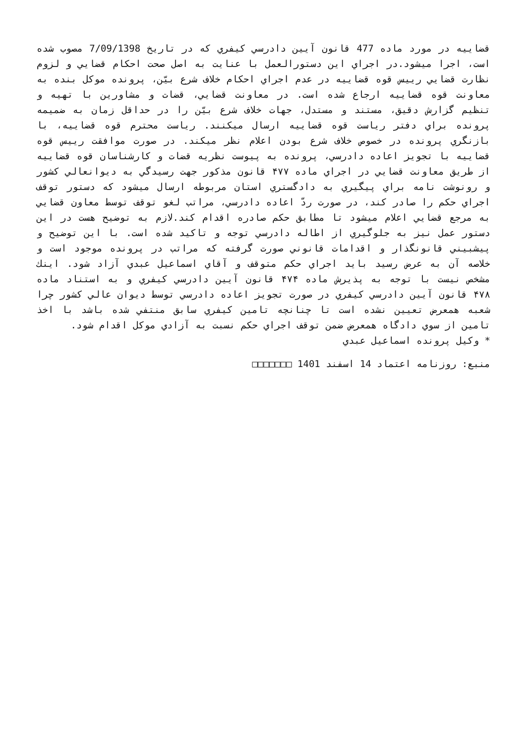قضاييه در مورد ماده 477 قانون آيين دادرسي کيفري که در تاريخ 7/09/1398 مصوب شده است، اجرا ميشود.در اجراي اين دستورالعمل با عنايت به اصل صحت احکام قضايي و لزوم نظارت قضايي رييس قوه قضاييه در عدم اجراي احکام خلاف شرع بيّن، پرونده موکل بنده به معاونت قوه قضاييه ارجاع شده است. در معاونت قضايي، قضات و مشاورين با تهيه و تنظيم گزارش دقيق، مستند و مستدل، جهات خلاف شرع بيّن را در حداقل زمان به ضميمه پرونده براي دفتر رياست قوه قضاييه ارسال ميکنند. رياست محترم قوه قضاييه، با بازنگري پرونده در خصوص خلاف شرع بودن اعلام نظر ميکند. در صورت موافقت رييس قوه قضاييه با تجويز اعاده دادرسي، پرونده به پيوست نظريه قضات و کارشناسان قوه قضاييه از طريق معاونت قضايي در اجراي ماده ۴۷۷ قانون مذکور جهت رسيدگي به ديوانعالي کشور و رونوشت نامه براي پيگيري به دادگستري استان مربوطه ارسال ميشود که دستور توقف اجراي حکم را صادر کند، در صورت ردّ اعاده دادرسي، مراتب لغو توقف توسط معاون قضايي به مرجع قضايي اعلام ميشود تا مطابق حکم صادره اقدام کند.لازم به توضيح هست در اين دستور عمل نيز به جلوگيري از اطاله دادرسي توجه و تاکيد شده است. با اين توضيح و پيشبيني قانونگذار و اقدامات قانوني صورت گرفته که مراتب در پرونده موجود است و خلاصه آن به عرض رسيد بايد اجراي حکم متوقف و آقاي اسماعيل عبدي آزاد شود. اينك مشخص نيست با توجه به پذيرش ماده ۴۷۴ قانون آيين دادرسي کيفري و به استناد ماده ۴۷۸ قانون آيين دادرسي کيفري در صورت تجويز اعاده دادرسي توسط ديوان عالي کشور چرا شعبه همعرض تعيين نشده است تا چنانچه تامين کيفري سابق منتفي شده باشد با اخذ تامين از سوي دادگاه همعرض ضمن توقف اجراي حکم نسبت به آزادي موکل اقدام شود.
* وکيل پرونده اسماعيل عبدي
منبع: روزنامه اعتماد 14 اسفند 1401 □□□□□□□